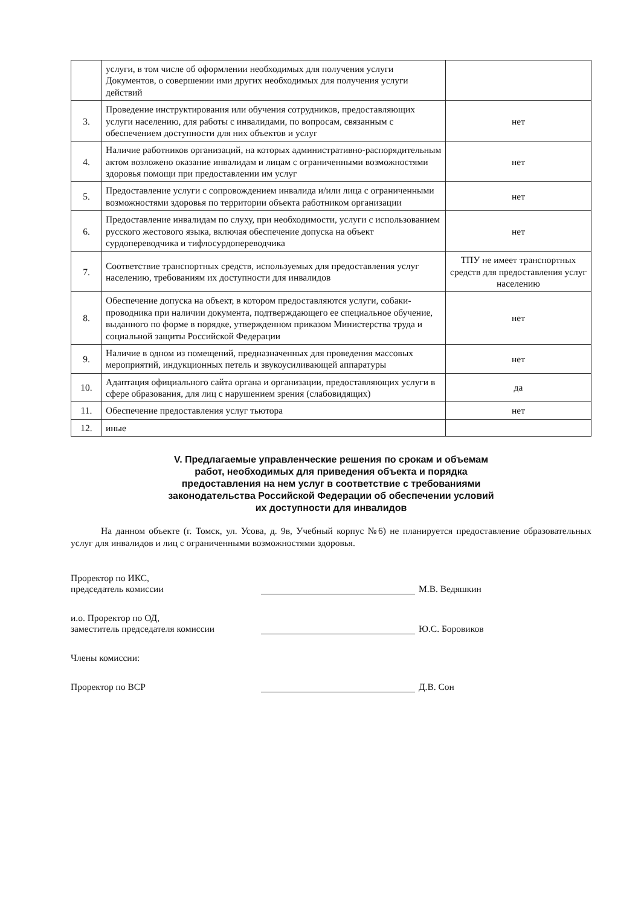| | услуги, в том числе об оформлении необходимых для получения услуги Документов, о совершении ими других необходимых для получения услуги действий | |
| 3. | Проведение инструктирования или обучения сотрудников, предоставляющих услуги населению, для работы с инвалидами, по вопросам, связанным с обеспечением доступности для них объектов и услуг | нет |
| 4. | Наличие работников организаций, на которых административно-распорядительным актом возложено оказание инвалидам и лицам с ограниченными возможностями здоровья помощи при предоставлении им услуг | нет |
| 5. | Предоставление услуги с сопровождением инвалида и/или лица с ограниченными возможностями здоровья по территории объекта работником организации | нет |
| 6. | Предоставление инвалидам по слуху, при необходимости, услуги с использованием русского жестового языка, включая обеспечение допуска на объект сурдопереводчика и тифлосурдопереводчика | нет |
| 7. | Соответствие транспортных средств, используемых для предоставления услуг населению, требованиям их доступности для инвалидов | ТПУ не имеет транспортных средств для предоставления услуг населению |
| 8. | Обеспечение допуска на объект, в котором предоставляются услуги, собаки-проводника при наличии документа, подтверждающего ее специальное обучение, выданного по форме в порядке, утвержденном приказом Министерства труда и социальной защиты Российской Федерации | нет |
| 9. | Наличие в одном из помещений, предназначенных для проведения массовых мероприятий, индукционных петель и звукоусиливающей аппаратуры | нет |
| 10. | Адаптация официального сайта органа и организации, предоставляющих услуги в сфере образования, для лиц с нарушением зрения (слабовидящих) | да |
| 11. | Обеспечение предоставления услуг тьютора | нет |
| 12. | иные | |
V. Предлагаемые управленческие решения по срокам и объемам
работ, необходимых для приведения объекта и порядка
предоставления на нем услуг в соответствие с требованиями
законодательства Российской Федерации об обеспечении условий
их доступности для инвалидов
На данном объекте (г. Томск, ул. Усова, д. 9в, Учебный корпус №6) не планируется предоставление образовательных услуг для инвалидов и лиц с ограниченными возможностями здоровья.
Проректор по ИКС,
председатель комиссии
М.В. Ведяшкин
и.о. Проректор по ОД,
заместитель председателя комиссии
Ю.С. Боровиков
Члены комиссии:
Проректор по ВСР
Д.В. Сон